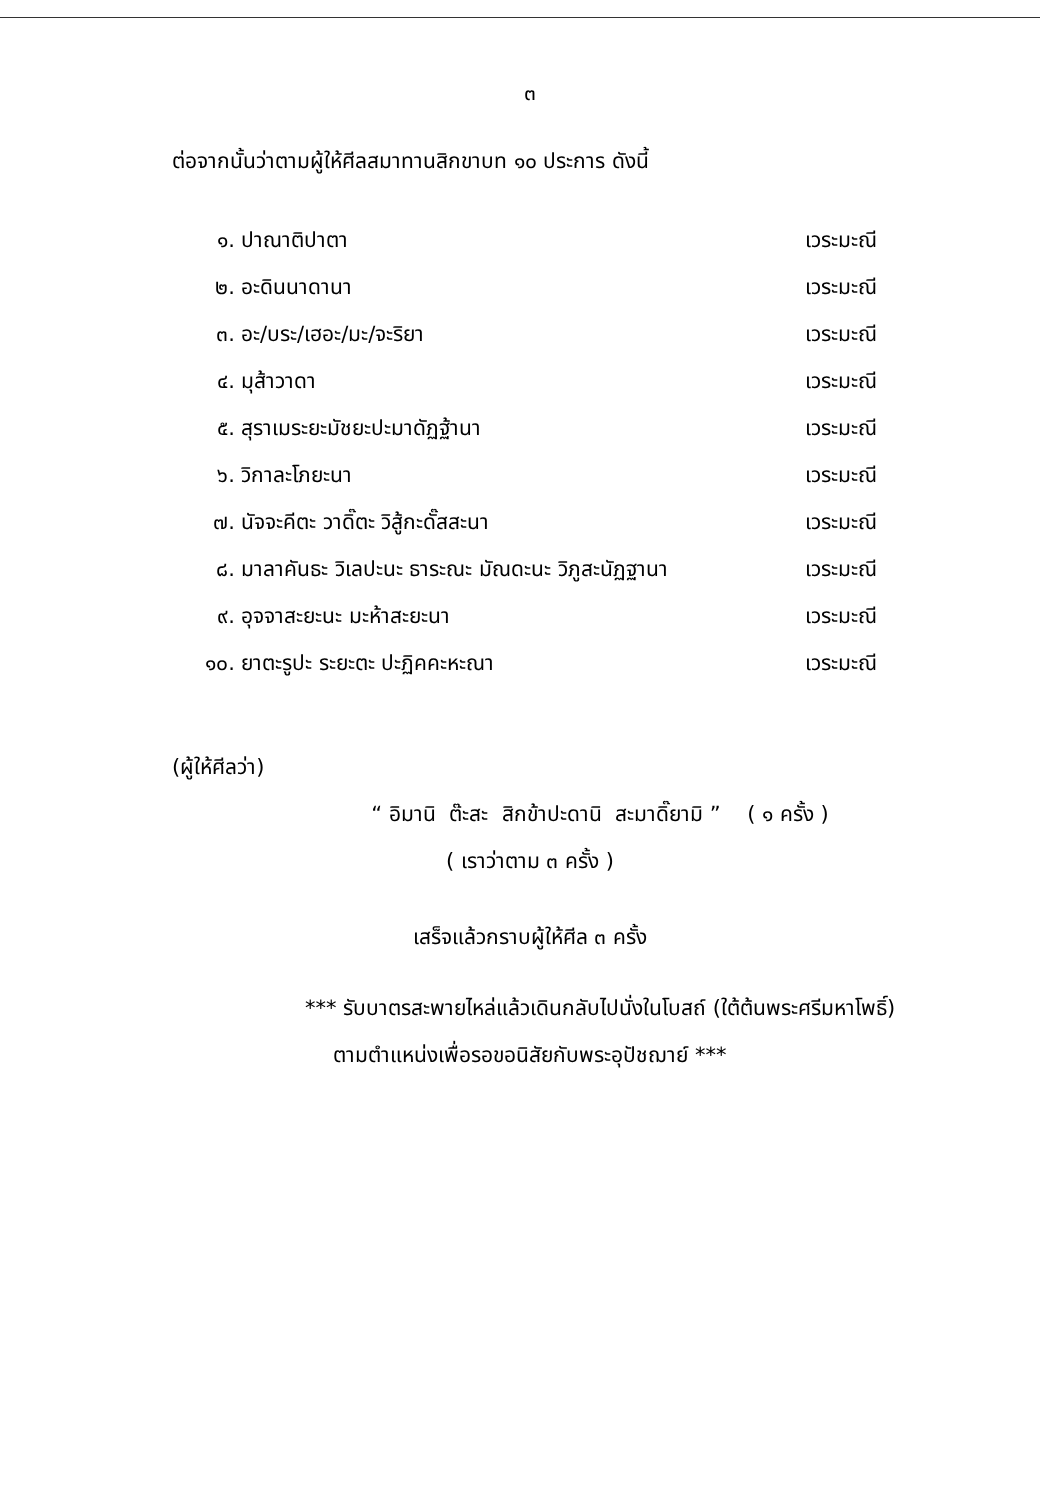๓
ต่อจากนั้นว่าตามผู้ให้ศีลสมาทานสิกขาบท ๑๐ ประการ ดังนี้
๑. ปาณาติปาตา เวระมะณี
๒. อะดินนาดานา เวระมะณี
๓. อะ/บระ/เฮอะ/มะ/จะริยา เวระมะณี
๔. มุส้าวาดา เวระมะณี
๕. สุราเมระยะมัชยะปะมาดัฏฐ้านา เวระมะณี
๖. วิกาละโภยะนา เวระมะณี
๗. นัจจะคีตะ วาดิ๊ตะ วิสู้กะดั๊สสะนา เวระมะณี
๘. มาลาคันธะ วิเลปะนะ ธาระณะ มัณดะนะ วิภูสะนัฏฐานา เวระมะณี
๙. อุจจาสะยะนะ มะห้าสะยะนา เวระมะณี
๑๐. ยาตะรูปะ ระยะตะ ปะฏิคคะหะณา เวระมะณี
(ผู้ให้ศีลว่า)
“ อิมานิ ต๊ะสะ สิกข้าปะดานิ สะมาดิ๊ยามิ ” ( ๑ ครั้ง )
( เราว่าตาม ๓ ครั้ง )
เสร็จแล้วกราบผู้ให้ศีล ๓ ครั้ง
*** รับบาตรสะพายไหล่แล้วเดินกลับไปนั่งในโบสถ์ (ใต้ต้นพระศรีมหาโพธิ์)
ตามตำแหน่งเพื่อรอขอนิสัยกับพระอุปัชฌาย์ ***